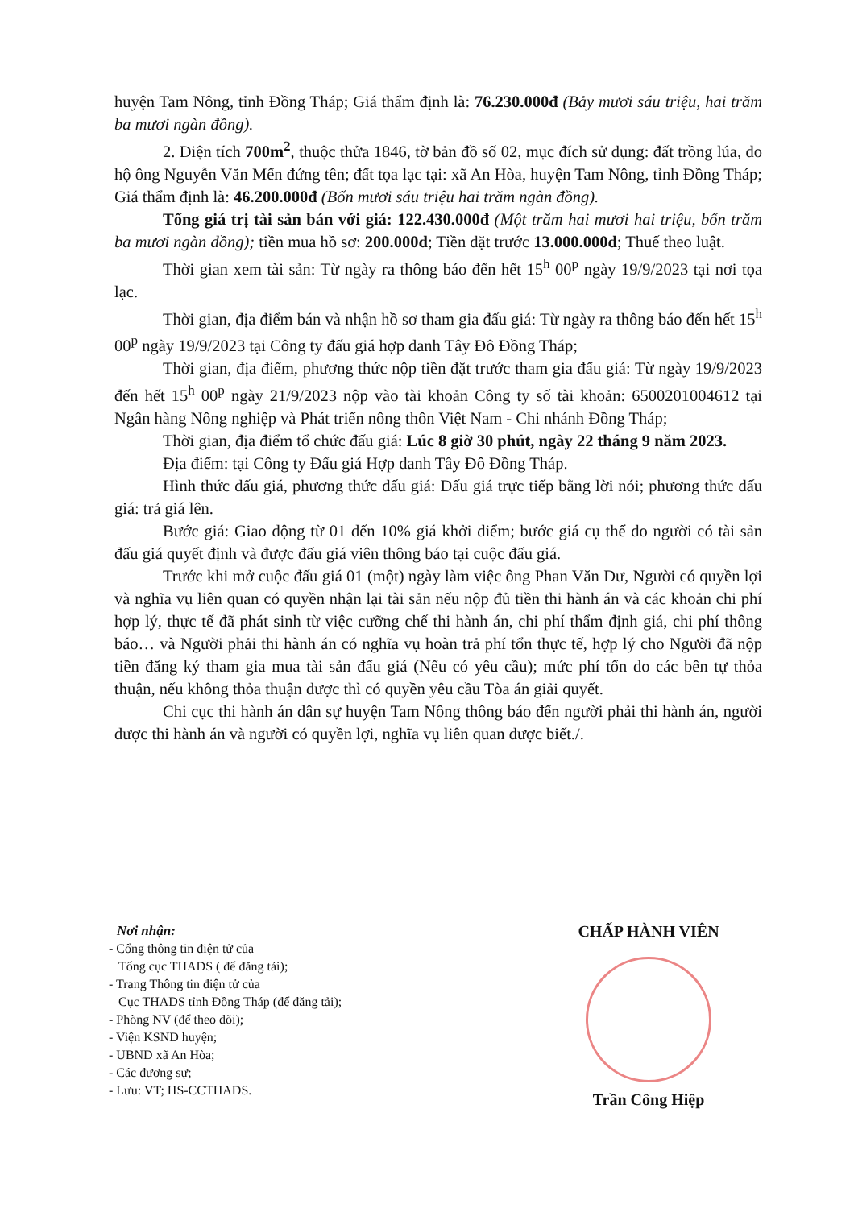huyện Tam Nông, tỉnh Đồng Tháp; Giá thẩm định là: 76.230.000đ (Bảy mươi sáu triệu, hai trăm ba mươi ngàn đồng).
2. Diện tích 700m<sup>2</sup>, thuộc thửa 1846, tờ bản đồ số 02, mục đích sử dụng: đất trồng lúa, do hộ ông Nguyễn Văn Mến đứng tên; đất tọa lạc tại: xã An Hòa, huyện Tam Nông, tỉnh Đồng Tháp; Giá thẩm định là: 46.200.000đ (Bốn mươi sáu triệu hai trăm ngàn đồng).
Tổng giá trị tài sản bán với giá: 122.430.000đ (Một trăm hai mươi hai triệu, bốn trăm ba mươi ngàn đồng); tiền mua hồ sơ: 200.000đ; Tiền đặt trước 13.000.000đ; Thuế theo luật.
Thời gian xem tài sản: Từ ngày ra thông báo đến hết 15<sup>h</sup> 00<sup>p</sup> ngày 19/9/2023 tại nơi tọa lạc.
Thời gian, địa điểm bán và nhận hồ sơ tham gia đấu giá: Từ ngày ra thông báo đến hết 15<sup>h</sup> 00<sup>p</sup> ngày 19/9/2023 tại Công ty đấu giá hợp danh Tây Đô Đồng Tháp;
Thời gian, địa điểm, phương thức nộp tiền đặt trước tham gia đấu giá: Từ ngày 19/9/2023 đến hết 15<sup>h</sup> 00<sup>p</sup> ngày 21/9/2023 nộp vào tài khoản Công ty số tài khoản: 6500201004612 tại Ngân hàng Nông nghiệp và Phát triển nông thôn Việt Nam - Chi nhánh Đồng Tháp;
Thời gian, địa điểm tổ chức đấu giá: Lúc 8 giờ 30 phút, ngày 22 tháng 9 năm 2023.
Địa điểm: tại Công ty Đấu giá Hợp danh Tây Đô Đồng Tháp.
Hình thức đấu giá, phương thức đấu giá: Đấu giá trực tiếp bằng lời nói; phương thức đấu giá: trả giá lên.
Bước giá: Giao động từ 01 đến 10% giá khởi điểm; bước giá cụ thể do người có tài sản đấu giá quyết định và được đấu giá viên thông báo tại cuộc đấu giá.
Trước khi mở cuộc đấu giá 01 (một) ngày làm việc ông Phan Văn Dư, Người có quyền lợi và nghĩa vụ liên quan có quyền nhận lại tài sản nếu nộp đủ tiền thi hành án và các khoản chi phí hợp lý, thực tế đã phát sinh từ việc cưỡng chế thi hành án, chi phí thẩm định giá, chi phí thông báo… và Người phải thi hành án có nghĩa vụ hoàn trả phí tổn thực tế, hợp lý cho Người đã nộp tiền đăng ký tham gia mua tài sản đấu giá (Nếu có yêu cầu); mức phí tổn do các bên tự thỏa thuận, nếu không thỏa thuận được thì có quyền yêu cầu Tòa án giải quyết.
Chi cục thi hành án dân sự huyện Tam Nông thông báo đến người phải thi hành án, người được thi hành án và người có quyền lợi, nghĩa vụ liên quan được biết./.
Nơi nhận:
- Cổng thông tin điện tử của
Tổng cục THADS ( để đăng tải);
- Trang Thông tin điện tử của
Cục THADS tỉnh Đồng Tháp (để đăng tải);
- Phòng NV (để theo dõi);
- Viện KSND huyện;
- UBND xã An Hòa;
- Các đương sự;
- Lưu: VT; HS-CCTHADS.
CHẤP HÀNH VIÊN
Trần Công Hiệp